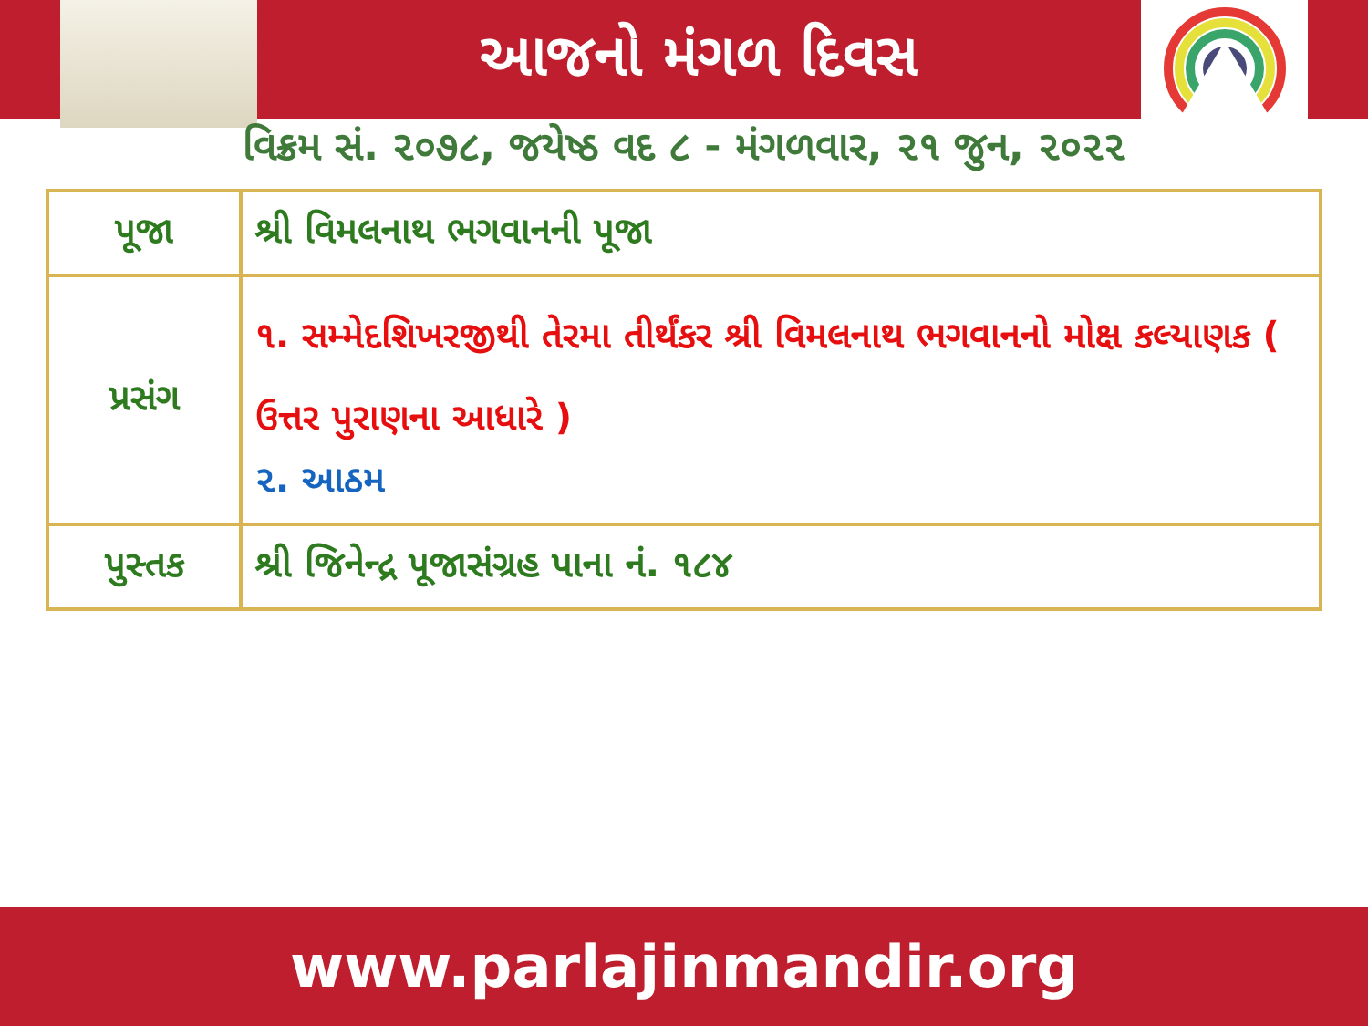આજનો મંગળ દિવસ
વિક્રમ સં. ૨૦૭૮, જયેષ્ઠ વદ ૮ - મંગળવાર, ૨૧ જુન, ૨૦૨૨
| પૂજા | શ્રી વિમલનાથ ભગવાનની પૂજા |
| પ્રસંગ | ૧. સમ્મેદશિખરજીથી તેરમા તીર્થંકર શ્રી વિમલનાથ ભગવાનનો મોક્ષ કલ્યાણક ( ઉત્તર પુરાણના આધારે ) ૨. આઠમ |
| પુસ્તક | શ્રી જિનેન્દ્ર પૂજાસંગ્રહ પાના નં. ૧૮૪ |
www.parlajinmandir.org